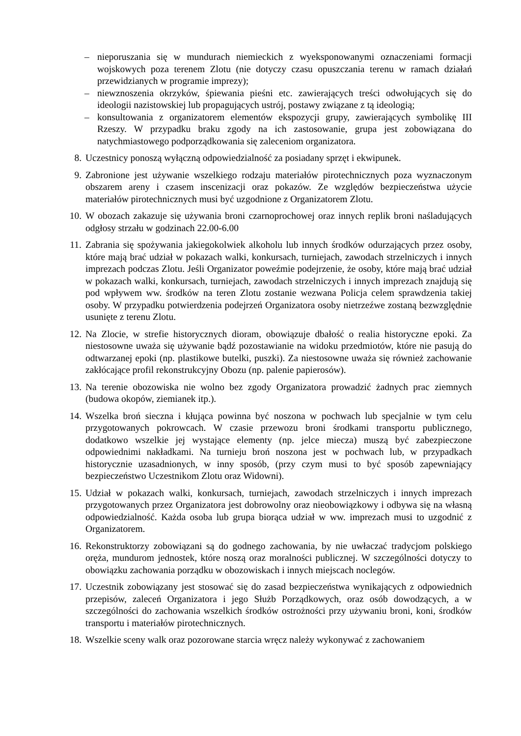– nieporuszania się w mundurach niemieckich z wyeksponowanymi oznaczeniami formacji wojskowych poza terenem Zlotu (nie dotyczy czasu opuszczania terenu w ramach działań przewidzianych w programie imprezy);
– niewznoszenia okrzyków, śpiewania pieśni etc. zawierających treści odwołujących się do ideologii nazistowskiej lub propagujących ustrój, postawy związane z tą ideologią;
– konsultowania z organizatorem elementów ekspozycji grupy, zawierających symbolikę III Rzeszy. W przypadku braku zgody na ich zastosowanie, grupa jest zobowiązana do natychmiastowego podporządkowania się zaleceniom organizatora.
8. Uczestnicy ponoszą wyłączną odpowiedzialność za posiadany sprzęt i ekwipunek.
9. Zabronione jest używanie wszelkiego rodzaju materiałów pirotechnicznych poza wyznaczonym obszarem areny i czasem inscenizacji oraz pokazów. Ze względów bezpieczeństwa użycie materiałów pirotechnicznych musi być uzgodnione z Organizatorem Zlotu.
10. W obozach zakazuje się używania broni czarnoprochowej oraz innych replik broni naśladujących odgłosy strzału w godzinach 22.00-6.00
11. Zabrania się spożywania jakiegokolwiek alkoholu lub innych środków odurzających przez osoby, które mają brać udział w pokazach walki, konkursach, turniejach, zawodach strzelniczych i innych imprezach podczas Zlotu. Jeśli Organizator poweźmie podejrzenie, że osoby, które mają brać udział w pokazach walki, konkursach, turniejach, zawodach strzelniczych i innych imprezach znajdują się pod wpływem ww. środków na teren Zlotu zostanie wezwana Policja celem sprawdzenia takiej osoby. W przypadku potwierdzenia podejrzeń Organizatora osoby nietrzeźwe zostaną bezwzględnie usunięte z terenu Zlotu.
12. Na Zlocie, w strefie historycznych dioram, obowiązuje dbałość o realia historyczne epoki. Za niestosowne uważa się używanie bądź pozostawianie na widoku przedmiotów, które nie pasują do odtwarzanej epoki (np. plastikowe butelki, puszki). Za niestosowne uważa się również zachowanie zakłócające profil rekonstrukcyjny Obozu (np. palenie papierosów).
13. Na terenie obozowiska nie wolno bez zgody Organizatora prowadzić żadnych prac ziemnych (budowa okopów, ziemianek itp.).
14. Wszelka broń sieczna i kłująca powinna być noszona w pochwach lub specjalnie w tym celu przygotowanych pokrowcach. W czasie przewozu broni środkami transportu publicznego, dodatkowo wszelkie jej wystające elementy (np. jelce miecza) muszą być zabezpieczone odpowiednimi nakładkami. Na turnieju broń noszona jest w pochwach lub, w przypadkach historycznie uzasadnionych, w inny sposób, (przy czym musi to być sposób zapewniający bezpieczeństwo Uczestnikom Zlotu oraz Widowni).
15. Udział w pokazach walki, konkursach, turniejach, zawodach strzelniczych i innych imprezach przygotowanych przez Organizatora jest dobrowolny oraz nieobowiązkowy i odbywa się na własną odpowiedzialność. Każda osoba lub grupa biorąca udział w ww. imprezach musi to uzgodnić z Organizatorem.
16. Rekonstruktorzy zobowiązani są do godnego zachowania, by nie uwłaczać tradycjom polskiego oręża, mundurom jednostek, które noszą oraz moralności publicznej. W szczególności dotyczy to obowiązku zachowania porządku w obozowiskach i innych miejscach noclegów.
17. Uczestnik zobowiązany jest stosować się do zasad bezpieczeństwa wynikających z odpowiednich przepisów, zaleceń Organizatora i jego Służb Porządkowych, oraz osób dowodzących, a w szczególności do zachowania wszelkich środków ostrożności przy używaniu broni, koni, środków transportu i materiałów pirotechnicznych.
18. Wszelkie sceny walk oraz pozorowane starcia wręcz należy wykonywać z zachowaniem